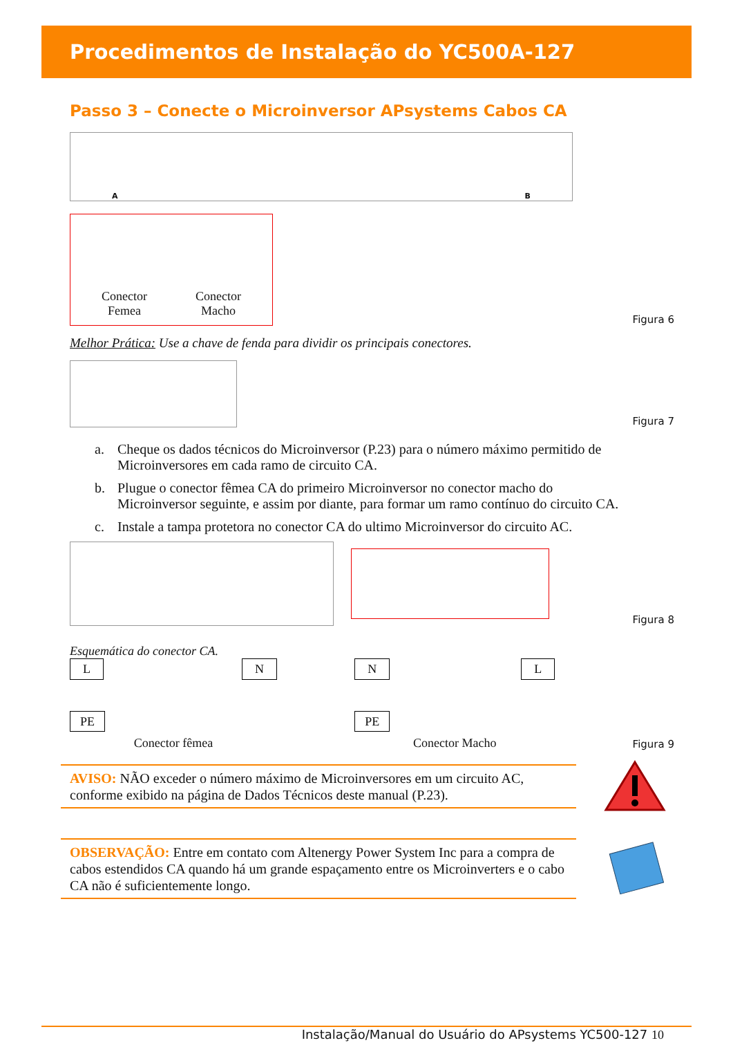Procedimentos de Instalação do YC500A-127
Passo 3 – Conecte o Microinversor APsystems Cabos CA
A B
Conector
Femea
Conector
Macho
Figura 6
Melhor Prática: Use a chave de fenda para dividir os principais conectores.
Figura 7
a. Cheque os dados técnicos do Microinversor (P.23) para o número máximo permitido de Microinversores em cada ramo de circuito CA.
b. Plugue o conector fêmea CA do primeiro Microinversor no conector macho do Microinversor seguinte, e assim por diante, para formar um ramo contínuo do circuito CA.
c. Instale a tampa protetora no conector CA do ultimo Microinversor do circuito AC.
Figura 8
Esquemática do conector CA.
L N
PE
Conector fêmea
N L
PE
Conector Macho
Figura 9
AVISO: NÃO exceder o número máximo de Microinversores em um circuito AC, conforme exibido na página de Dados Técnicos deste manual (P.23).
OBSERVAÇÃO: Entre em contato com Altenergy Power System Inc para a compra de cabos estendidos CA quando há um grande espaçamento entre os Microinverters e o cabo CA não é suficientemente longo.
Instalação/Manual do Usuário do APsystems YC500-127 10